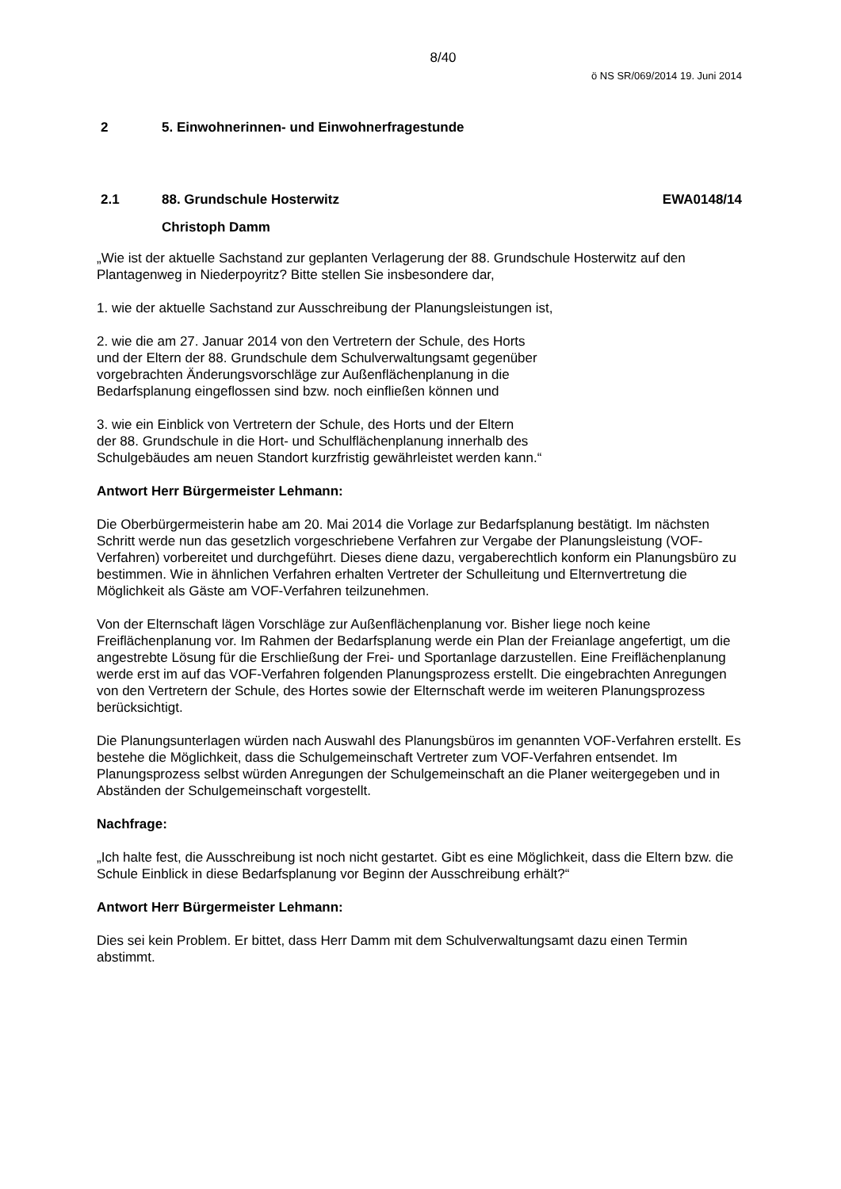8/40
ö NS SR/069/2014 19. Juni 2014
2 5. Einwohnerinnen- und Einwohnerfragestunde
2.1 88. Grundschule Hosterwitz EWA0148/14
Christoph Damm
„Wie ist der aktuelle Sachstand zur geplanten Verlagerung der 88. Grundschule Hosterwitz auf den Plantagenweg in Niederpoyritz? Bitte stellen Sie insbesondere dar,
1. wie der aktuelle Sachstand zur Ausschreibung der Planungsleistungen ist,
2. wie die am 27. Januar 2014 von den Vertretern der Schule, des Horts
und der Eltern der 88. Grundschule dem Schulverwaltungsamt gegenüber
vorgebrachten Änderungsvorschläge zur Außenflächenplanung in die
Bedarfsplanung eingeflossen sind bzw. noch einfließen können und
3. wie ein Einblick von Vertretern der Schule, des Horts und der Eltern
der 88. Grundschule in die Hort- und Schulflächenplanung innerhalb des
Schulgebäudes am neuen Standort kurzfristig gewährleistet werden kann.“
Antwort Herr Bürgermeister Lehmann:
Die Oberbürgermeisterin habe am 20. Mai 2014 die Vorlage zur Bedarfsplanung bestätigt. Im nächsten Schritt werde nun das gesetzlich vorgeschriebene Verfahren zur Vergabe der Planungsleistung (VOF-Verfahren) vorbereitet und durchgeführt. Dieses diene dazu, vergaberechtlich konform ein Planungsbüro zu bestimmen. Wie in ähnlichen Verfahren erhalten Vertreter der Schulleitung und Elternvertretung die Möglichkeit als Gäste am VOF-Verfahren teilzunehmen.
Von der Elternschaft lägen Vorschläge zur Außenflächenplanung vor. Bisher liege noch keine Freiflächenplanung vor. Im Rahmen der Bedarfsplanung werde ein Plan der Freianlage angefertigt, um die angestrebte Lösung für die Erschließung der Frei- und Sportanlage darzustellen. Eine Freiflächenplanung werde erst im auf das VOF-Verfahren folgenden Planungsprozess erstellt. Die eingebrachten Anregungen von den Vertretern der Schule, des Hortes sowie der Elternschaft werde im weiteren Planungsprozess berücksichtigt.
Die Planungsunterlagen würden nach Auswahl des Planungsbüros im genannten VOF-Verfahren erstellt. Es bestehe die Möglichkeit, dass die Schulgemeinschaft Vertreter zum VOF-Verfahren entsendet. Im Planungsprozess selbst würden Anregungen der Schulgemeinschaft an die Planer weitergegeben und in Abständen der Schulgemeinschaft vorgestellt.
Nachfrage:
„Ich halte fest, die Ausschreibung ist noch nicht gestartet. Gibt es eine Möglichkeit, dass die Eltern bzw. die Schule Einblick in diese Bedarfsplanung vor Beginn der Ausschreibung erhält?“
Antwort Herr Bürgermeister Lehmann:
Dies sei kein Problem. Er bittet, dass Herr Damm mit dem Schulverwaltungsamt dazu einen Termin abstimmt.